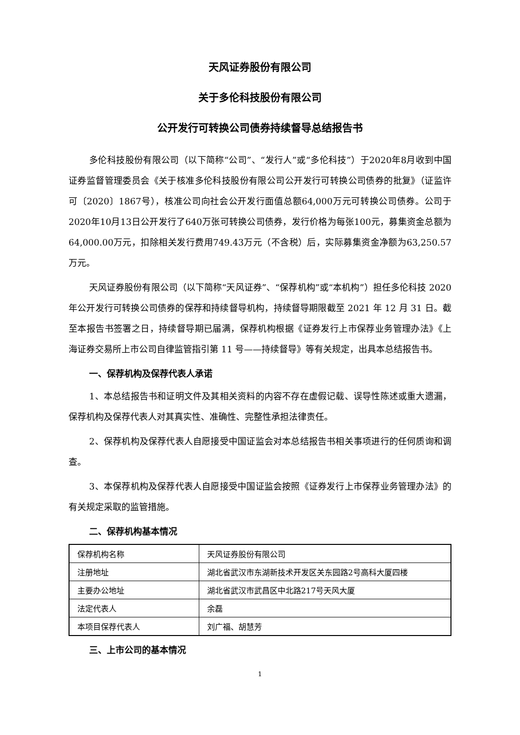天风证券股份有限公司
关于多伦科技股份有限公司
公开发行可转换公司债券持续督导总结报告书
多伦科技股份有限公司（以下简称“公司”、“发行人”或“多伦科技”）于2020年8月收到中国证券监督管理委员会《关于核准多伦科技股份有限公司公开发行可转换公司债券的批复》（证监许可〔2020〕1867号），核准公司向社会公开发行面值总额64,000万元可转换公司债券。公司于2020年10月13日公开发行了640万张可转换公司债券，发行价格为每张100元，募集资金总额为64,000.00万元，扣除相关发行费用749.43万元（不含税）后，实际募集资金净额为63,250.57万元。
天风证券股份有限公司（以下简称“天风证券”、“保荐机构”或“本机构”）担任多伦科技 2020 年公开发行可转换公司债券的保荐和持续督导机构，持续督导期限截至 2021 年 12 月 31 日。截至本报告书签署之日，持续督导期已届满，保荐机构根据《证券发行上市保荐业务管理办法》《上海证券交易所上市公司自律监管指引第 11 号——持续督导》等有关规定，出具本总结报告书。
一、保荐机构及保荐代表人承诺
1、本总结报告书和证明文件及其相关资料的内容不存在虚假记载、误导性陈述或重大遗漏，保荐机构及保荐代表人对其真实性、准确性、完整性承担法律责任。
2、保荐机构及保荐代表人自愿接受中国证监会对本总结报告书相关事项进行的任何质询和调查。
3、本保荐机构及保荐代表人自愿接受中国证监会按照《证券发行上市保荐业务管理办法》的有关规定采取的监管措施。
二、保荐机构基本情况
| 保荐机构名称 | 天风证券股份有限公司 |
| 注册地址 | 湖北省武汉市东湖新技术开发区关东园路2号高科大厦四楼 |
| 主要办公地址 | 湖北省武汉市武昌区中北路217号天风大厦 |
| 法定代表人 | 余磊 |
| 本项目保荐代表人 | 刘广福、胡慧芳 |
三、上市公司的基本情况
1